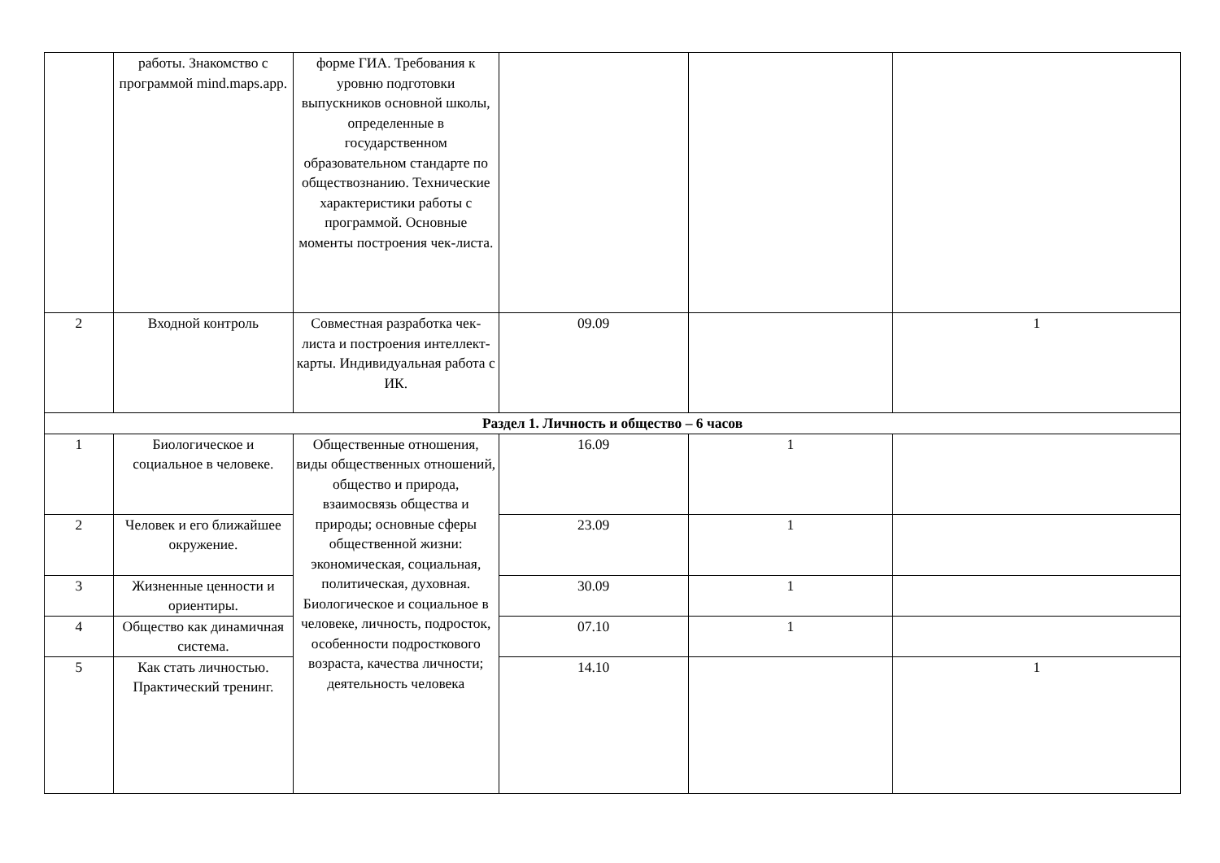| | работы. Знакомство с программой mind.maps.app. | форме ГИА. Требования к уровню подготовки выпускников основной школы, определенные в государственном образовательном стандарте по обществознанию. Технические характеристики работы с программой. Основные моменты построения чек-листа. | | | |
| 2 | Входной контроль | Совместная разработка чек-листа и построения интеллект-карты. Индивидуальная работа с ИК. | 09.09 | | 1 |
| Раздел 1. Личность и общество – 6 часов | | | | | |
| 1 | Биологическое и социальное в человеке. | Общественные отношения, виды общественных отношений, общество и природа, взаимосвязь общества и природы; основные сферы общественной жизни: экономическая, социальная, политическая, духовная. Биологическое и социальное в человеке, личность, подросток, особенности подросткового возраста, качества личности; деятельность человека | 16.09 | 1 | |
| 2 | Человек и его ближайшее окружение. | | 23.09 | 1 | |
| 3 | Жизненные ценности и ориентиры. | | 30.09 | 1 | |
| 4 | Общество как динамичная система. | | 07.10 | 1 | |
| 5 | Как стать личностью. Практический тренинг. | | 14.10 | | 1 |